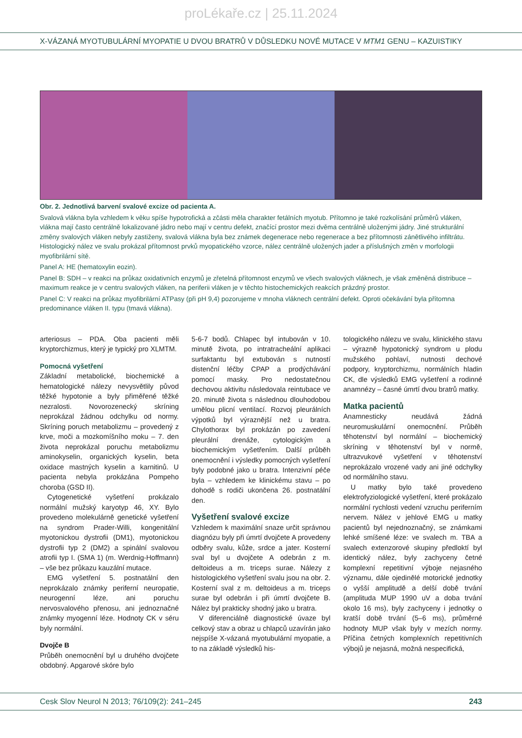proLékaře.cz | 25.11.2024
X-VÁZANÁ MYOTUBULÁRNÍ MYOPATIE U DVOU BRATRŮ V DŮSLEDKU NOVÉ MUTACE V MTM1 GENU – KAZUISTIKY
Obr. 2. Jednotlivá barvení svalové excize od pacienta A.
Svalová vlákna byla vzhledem k věku spíše hypotrofická a zčásti měla charakter fetálních myotub. Přítomno je také rozkolísání průměrů vláken, vlákna mají často centrálně lokalizované jádro nebo mají v centru defekt, značící prostor mezi dvěma centrálně uloženými jádry. Jiné strukturální změny svalových vláken nebyly zastiženy, svalová vlákna byla bez známek degenerace nebo regenerace a bez přítomnosti zánětlivého infiltrátu. Histologický nález ve svalu prokázal přítomnost prvků myopatického vzorce, nález centrálně uložených jader a příslušných změn v morfologii myofibrilární sítě.
Panel A: HE (hematoxylin eozin).
Panel B: SDH – v reakci na průkaz oxidativních enzymů je zřetelná přítomnost enzymů ve všech svalových vláknech, je však změněná distribuce – maximum reakce je v centru svalových vláken, na periferii vláken je v těchto histochemických reakcích prázdný prostor.
Panel C: V reakci na průkaz myofibrilární ATPasy (při pH 9,4) pozorujeme v mnoha vláknech centrální defekt. Oproti očekávání byla přítomna predominance vláken II. typu (tmavá vlákna).
arteriosus – PDA. Oba pacienti měli kryptorchizmus, který je typický pro XLMTM.
Pomocná vyšetření
Základní metabolické, biochemické a hematologické nálezy nevysvětlily původ těžké hypotonie a byly přiměřené těžké nezralosti. Novorozenecký skríning neprokázal žádnou odchylku od normy. Skríning poruch metabolizmu – provedený z krve, moči a mozkomíšního moku – 7. den života neprokázal poruchu metabolizmu aminokyselin, organických kyselin, beta oxidace mastných kyselin a karnitinů. U pacienta nebyla prokázána Pompeho choroba (GSD II).
Cytogenetické vyšetření prokázalo normální mužský karyotyp 46, XY. Bylo provedeno molekulárně genetické vyšetření na syndrom Prader-Willi, kongenitální myotonickou dystrofii (DM1), myotonickou dystrofii typ 2 (DM2) a spinální svalovou atrofii typ I. (SMA 1) (m. Werdnig-Hoffmann) – vše bez průkazu kauzální mutace.
EMG vyšetření 5. postnatální den neprokázalo známky periferní neuropatie, neurogenní léze, ani poruchu nervosvalového přenosu, ani jednoznačné známky myogenní léze. Hodnoty CK v séru byly normální.
Dvojče B
Průběh onemocnění byl u druhého dvojčete obdobný. Apgarové skóre bylo
5-6-7 bodů. Chlapec byl intubován v 10. minutě života, po intratracheální aplikaci surfaktantu byl extubován s nutností distenční léčby CPAP a prodýchávání pomocí masky. Pro nedostatečnou dechovou aktivitu následovala reintubace ve 20. minutě života s následnou dlouhodobou umělou plicní ventilací. Rozvoj pleurálních výpotků byl výraznější než u bratra. Chylothorax byl prokázán po zavedení pleurální drenáže, cytologickým a biochemickým vyšetřením. Další průběh onemocnění i výsledky pomocných vyšetření byly podobné jako u bratra. Intenzivní péče byla – vzhledem ke klinickému stavu – po dohodě s rodiči ukončena 26. postnatální den.
Vyšetření svalové excize
Vzhledem k maximální snaze určit správnou diagnózu byly při úmrtí dvojčete A provedeny odběry svalu, kůže, srdce a jater. Kosterní sval byl u dvojčete A odebrán z m. deltoideus a m. triceps surae. Nálezy z histologického vyšetření svalu jsou na obr. 2. Kosterní sval z m. deltoideus a m. triceps surae byl odebrán i při úmrtí dvojčete B. Nález byl prakticky shodný jako u bratra.
V diferenciálně diagnostické úvaze byl celkový stav a obraz u chlapců uzavírán jako nejspíše X-vázaná myotubulární myopatie, a to na základě výsledků his-
tologického nálezu ve svalu, klinického stavu – výrazně hypotonický syndrom u plodu mužského pohlaví, nutnosti dechové podpory, kryptorchizmu, normálních hladin CK, dle výsledků EMG vyšetření a rodinné anamnézy – časné úmrtí dvou bratrů matky.
Matka pacientů
Anamnesticky neudává žádná neuromuskulární onemocnění. Průběh těhotenství byl normální – biochemický skríning v těhotenství byl v normě, ultrazvukové vyšetření v těhotenství neprokázalo vrozené vady ani jiné odchylky od normálního stavu.
U matky bylo také provedeno elektrofyziologické vyšetření, které prokázalo normální rychlosti vedení vzruchu periferním nervem. Nález v jehlové EMG u matky pacientů byl nejednoznačný, se známkami lehké smíšené léze: ve svalech m. TBA a svalech extenzorové skupiny předloktí byl identický nález, byly zachyceny četné komplexní repetitivní výboje nejasného významu, dále ojedinělé motorické jednotky o vyšší amplitudě a delší době trvání (amplituda MUP 1990 uV a doba trvání okolo 16 ms), byly zachyceny i jednotky o kratší době trvání (5–6 ms), průměrné hodnoty MUP však byly v mezích normy. Příčina četných komplexních repetitivních výbojů je nejasná, možná nespecifická,
Cesk Slov Neurol N 2013; 76/109(2): 241–245 243